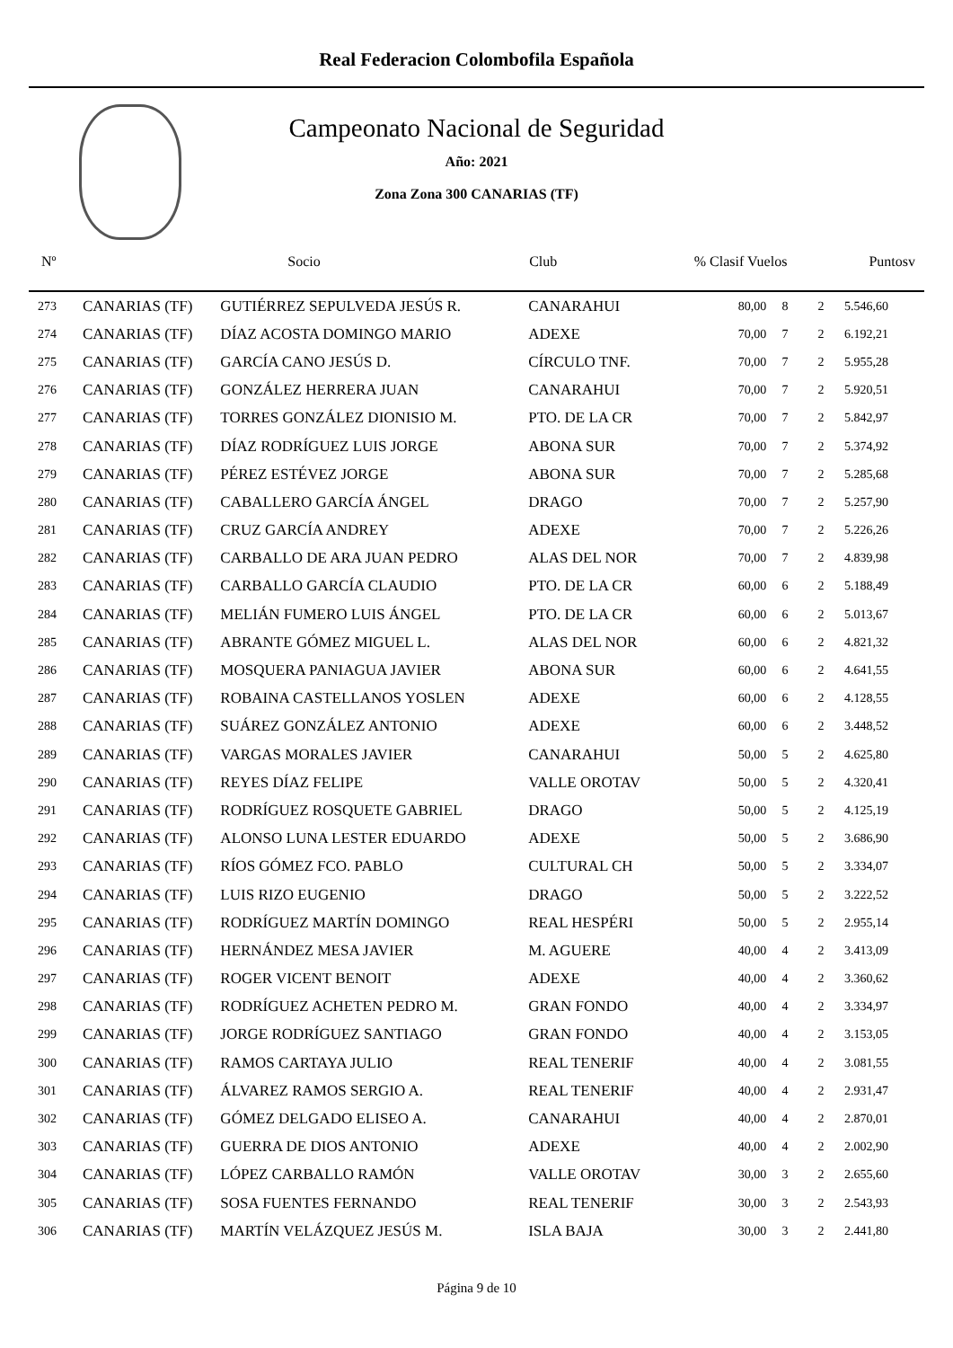Real Federacion Colombofila Española
Campeonato Nacional de Seguridad
Año: 2021
Zona Zona 300 CANARIAS (TF)
| Nº | | Socio | Club | % Clasif Vuelos | | | Puntosv |
| --- | --- | --- | --- | --- | --- | --- | --- |
| 273 | CANARIAS (TF) | GUTIÉRREZ SEPULVEDA JESÚS R. | CANARAHUI | 80,00 | 8 | 2 | 5.546,60 |
| 274 | CANARIAS (TF) | DÍAZ ACOSTA DOMINGO MARIO | ADEXE | 70,00 | 7 | 2 | 6.192,21 |
| 275 | CANARIAS (TF) | GARCÍA CANO JESÚS D. | CÍRCULO TNF. | 70,00 | 7 | 2 | 5.955,28 |
| 276 | CANARIAS (TF) | GONZÁLEZ HERRERA JUAN | CANARAHUI | 70,00 | 7 | 2 | 5.920,51 |
| 277 | CANARIAS (TF) | TORRES GONZÁLEZ DIONISIO M. | PTO. DE LA CR | 70,00 | 7 | 2 | 5.842,97 |
| 278 | CANARIAS (TF) | DÍAZ RODRÍGUEZ LUIS JORGE | ABONA SUR | 70,00 | 7 | 2 | 5.374,92 |
| 279 | CANARIAS (TF) | PÉREZ ESTÉVEZ JORGE | ABONA SUR | 70,00 | 7 | 2 | 5.285,68 |
| 280 | CANARIAS (TF) | CABALLERO GARCÍA ÁNGEL | DRAGO | 70,00 | 7 | 2 | 5.257,90 |
| 281 | CANARIAS (TF) | CRUZ GARCÍA ANDREY | ADEXE | 70,00 | 7 | 2 | 5.226,26 |
| 282 | CANARIAS (TF) | CARBALLO DE ARA JUAN PEDRO | ALAS DEL NOR | 70,00 | 7 | 2 | 4.839,98 |
| 283 | CANARIAS (TF) | CARBALLO GARCÍA CLAUDIO | PTO. DE LA CR | 60,00 | 6 | 2 | 5.188,49 |
| 284 | CANARIAS (TF) | MELIÁN FUMERO LUIS ÁNGEL | PTO. DE LA CR | 60,00 | 6 | 2 | 5.013,67 |
| 285 | CANARIAS (TF) | ABRANTE GÓMEZ MIGUEL L. | ALAS DEL NOR | 60,00 | 6 | 2 | 4.821,32 |
| 286 | CANARIAS (TF) | MOSQUERA PANIAGUA JAVIER | ABONA SUR | 60,00 | 6 | 2 | 4.641,55 |
| 287 | CANARIAS (TF) | ROBAINA CASTELLANOS YOSLEN | ADEXE | 60,00 | 6 | 2 | 4.128,55 |
| 288 | CANARIAS (TF) | SUÁREZ GONZÁLEZ ANTONIO | ADEXE | 60,00 | 6 | 2 | 3.448,52 |
| 289 | CANARIAS (TF) | VARGAS MORALES JAVIER | CANARAHUI | 50,00 | 5 | 2 | 4.625,80 |
| 290 | CANARIAS (TF) | REYES DÍAZ FELIPE | VALLE OROTAV | 50,00 | 5 | 2 | 4.320,41 |
| 291 | CANARIAS (TF) | RODRÍGUEZ ROSQUETE GABRIEL | DRAGO | 50,00 | 5 | 2 | 4.125,19 |
| 292 | CANARIAS (TF) | ALONSO LUNA LESTER EDUARDO | ADEXE | 50,00 | 5 | 2 | 3.686,90 |
| 293 | CANARIAS (TF) | RÍOS GÓMEZ FCO. PABLO | CULTURAL CH | 50,00 | 5 | 2 | 3.334,07 |
| 294 | CANARIAS (TF) | LUIS RIZO EUGENIO | DRAGO | 50,00 | 5 | 2 | 3.222,52 |
| 295 | CANARIAS (TF) | RODRÍGUEZ MARTÍN DOMINGO | REAL HESPÉRI | 50,00 | 5 | 2 | 2.955,14 |
| 296 | CANARIAS (TF) | HERNÁNDEZ MESA JAVIER | M. AGUERE | 40,00 | 4 | 2 | 3.413,09 |
| 297 | CANARIAS (TF) | ROGER VICENT BENOIT | ADEXE | 40,00 | 4 | 2 | 3.360,62 |
| 298 | CANARIAS (TF) | RODRÍGUEZ ACHETEN PEDRO M. | GRAN FONDO | 40,00 | 4 | 2 | 3.334,97 |
| 299 | CANARIAS (TF) | JORGE RODRÍGUEZ SANTIAGO | GRAN FONDO | 40,00 | 4 | 2 | 3.153,05 |
| 300 | CANARIAS (TF) | RAMOS CARTAYA JULIO | REAL TENERIF | 40,00 | 4 | 2 | 3.081,55 |
| 301 | CANARIAS (TF) | ÁLVAREZ RAMOS SERGIO A. | REAL TENERIF | 40,00 | 4 | 2 | 2.931,47 |
| 302 | CANARIAS (TF) | GÓMEZ DELGADO ELISEO A. | CANARAHUI | 40,00 | 4 | 2 | 2.870,01 |
| 303 | CANARIAS (TF) | GUERRA DE DIOS ANTONIO | ADEXE | 40,00 | 4 | 2 | 2.002,90 |
| 304 | CANARIAS (TF) | LÓPEZ CARBALLO RAMÓN | VALLE OROTAV | 30,00 | 3 | 2 | 2.655,60 |
| 305 | CANARIAS (TF) | SOSA FUENTES FERNANDO | REAL TENERIF | 30,00 | 3 | 2 | 2.543,93 |
| 306 | CANARIAS (TF) | MARTÍN VELÁZQUEZ JESÚS M. | ISLA BAJA | 30,00 | 3 | 2 | 2.441,80 |
Página 9 de 10